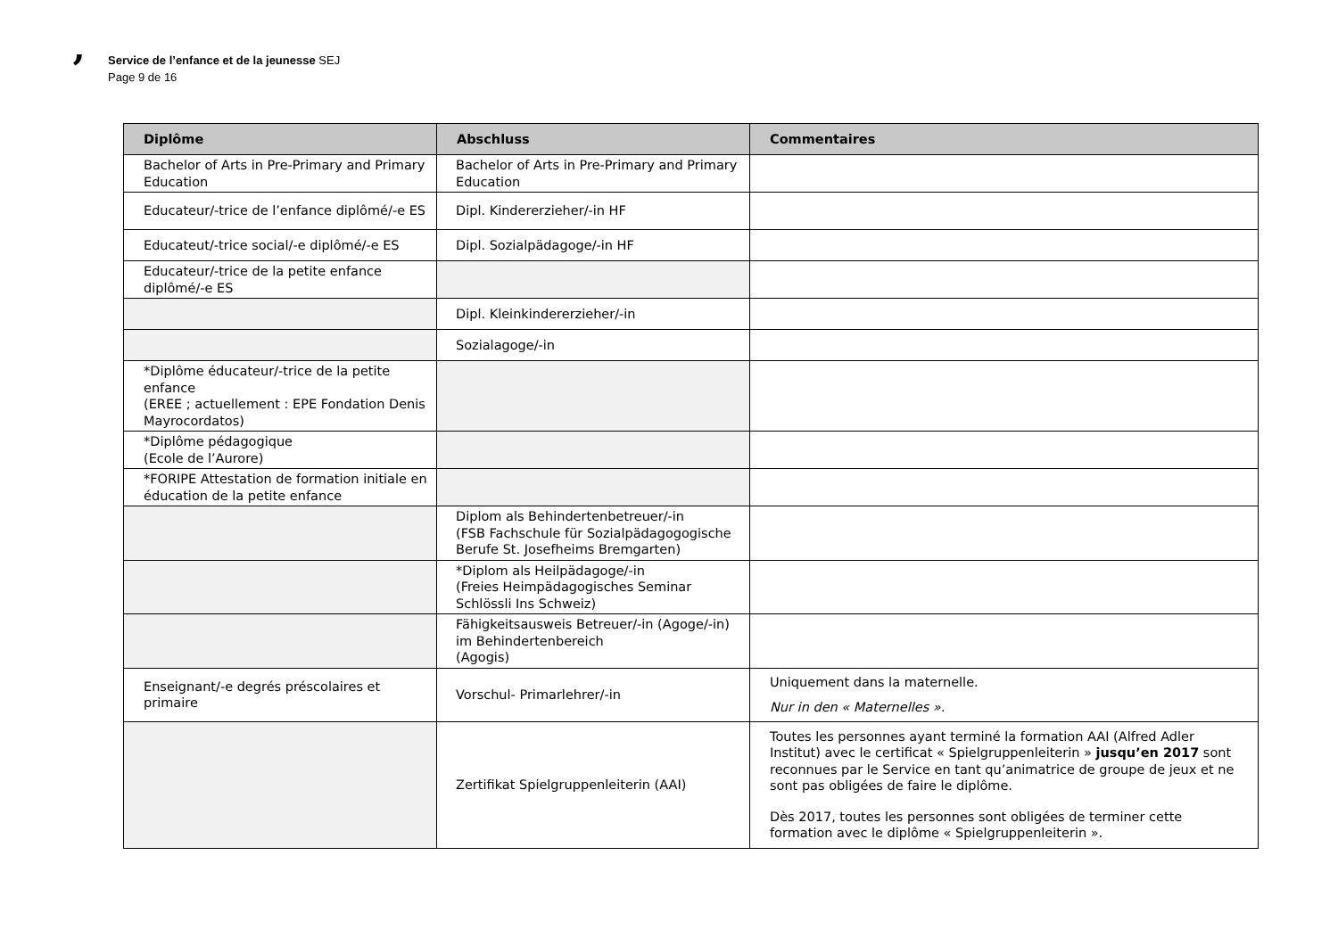’
Service de l’enfance et de la jeunesse SEJ
Page 9 de 16
| Diplôme | Abschluss | Commentaires |
| --- | --- | --- |
| Bachelor of Arts in Pre-Primary and Primary Education | Bachelor of Arts in Pre-Primary and Primary Education | |
| Educateur/-trice de l’enfance diplômé/-e ES | Dipl. Kindererzieher/-in HF | |
| Educateut/-trice social/-e diplômé/-e ES | Dipl. Sozialpädagoge/-in HF | |
| Educateur/-trice de la petite enfance diplômé/-e ES | | |
| | Dipl. Kleinkindererzieher/-in | |
| | Sozialagoge/-in | |
| *Diplôme éducateur/-trice de la petite enfance (EREE ; actuellement : EPE Fondation Denis Mayrocordatos) | | |
| *Diplôme pédagogique (Ecole de l’Aurore) | | |
| *FORIPE Attestation de formation initiale en éducation de la petite enfance | | |
| | Diplom als Behindertenbetreuer/-in (FSB Fachschule für Sozialpädagogogische Berufe St. Josefheims Bremgarten) | |
| | *Diplom als Heilpädagoge/-in (Freies Heimpädagogisches Seminar Schlössli Ins Schweiz) | |
| | Fähigkeitsausweis Betreuer/-in (Agoge/-in) im Behindertenbereich (Agogis) | |
| Enseignant/-e degrés préscolaires et primaire | Vorschul- Primarlehrer/-in | Uniquement dans la maternelle. Nur in den « Maternelles ». |
| | Zertifikat Spielgruppenleiterin (AAI) | Toutes les personnes ayant terminé la formation AAI (Alfred Adler Institut) avec le certificat « Spielgruppenleiterin » jusqu’en 2017 sont reconnues par le Service en tant qu’animatrice de groupe de jeux et ne sont pas obligées de faire le diplôme. Dès 2017, toutes les personnes sont obligées de terminer cette formation avec le diplôme « Spielgruppenleiterin ». |